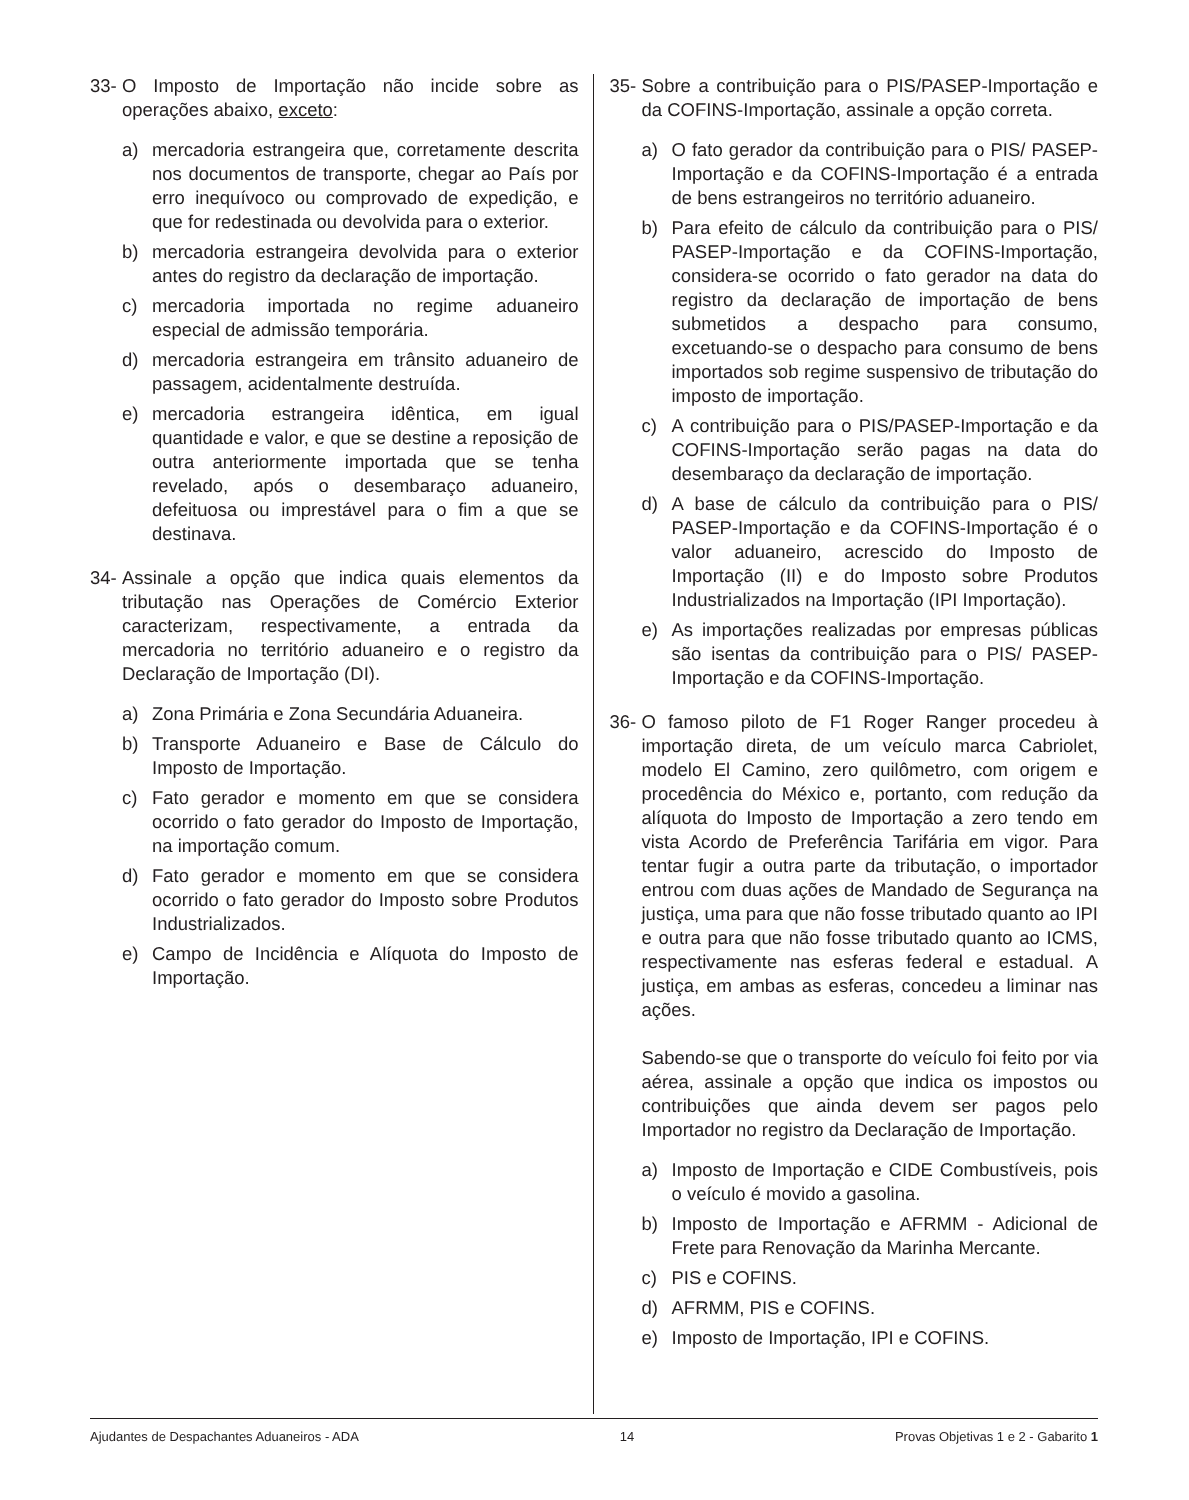33-
O Imposto de Importação não incide sobre as operações abaixo, exceto:
a) mercadoria estrangeira que, corretamente descrita nos documentos de transporte, chegar ao País por erro inequívoco ou comprovado de expedição, e que for redestinada ou devolvida para o exterior.
b) mercadoria estrangeira devolvida para o exterior antes do registro da declaração de importação.
c) mercadoria importada no regime aduaneiro especial de admissão temporária.
d) mercadoria estrangeira em trânsito aduaneiro de passagem, acidentalmente destruída.
e) mercadoria estrangeira idêntica, em igual quantidade e valor, e que se destine a reposição de outra anteriormente importada que se tenha revelado, após o desembaraço aduaneiro, defeituosa ou imprestável para o fim a que se destinava.
34-
Assinale a opção que indica quais elementos da tributação nas Operações de Comércio Exterior caracterizam, respectivamente, a entrada da mercadoria no território aduaneiro e o registro da Declaração de Importação (DI).
a) Zona Primária e Zona Secundária Aduaneira.
b) Transporte Aduaneiro e Base de Cálculo do Imposto de Importação.
c) Fato gerador e momento em que se considera ocorrido o fato gerador do Imposto de Importação, na importação comum.
d) Fato gerador e momento em que se considera ocorrido o fato gerador do Imposto sobre Produtos Industrializados.
e) Campo de Incidência e Alíquota do Imposto de Importação.
35-
Sobre a contribuição para o PIS/PASEP-Importação e da COFINS-Importação, assinale a opção correta.
a) O fato gerador da contribuição para o PIS/ PASEP-Importação e da COFINS-Importação é a entrada de bens estrangeiros no território aduaneiro.
b) Para efeito de cálculo da contribuição para o PIS/ PASEP-Importação e da COFINS-Importação, considera-se ocorrido o fato gerador na data do registro da declaração de importação de bens submetidos a despacho para consumo, excetuando-se o despacho para consumo de bens importados sob regime suspensivo de tributação do imposto de importação.
c) A contribuição para o PIS/PASEP-Importação e da COFINS-Importação serão pagas na data do desembaraço da declaração de importação.
d) A base de cálculo da contribuição para o PIS/ PASEP-Importação e da COFINS-Importação é o valor aduaneiro, acrescido do Imposto de Importação (II) e do Imposto sobre Produtos Industrializados na Importação (IPI Importação).
e) As importações realizadas por empresas públicas são isentas da contribuição para o PIS/ PASEP-Importação e da COFINS-Importação.
36-
O famoso piloto de F1 Roger Ranger procedeu à importação direta, de um veículo marca Cabriolet, modelo El Camino, zero quilômetro, com origem e procedência do México e, portanto, com redução da alíquota do Imposto de Importação a zero tendo em vista Acordo de Preferência Tarifária em vigor. Para tentar fugir a outra parte da tributação, o importador entrou com duas ações de Mandado de Segurança na justiça, uma para que não fosse tributado quanto ao IPI e outra para que não fosse tributado quanto ao ICMS, respectivamente nas esferas federal e estadual. A justiça, em ambas as esferas, concedeu a liminar nas ações.
Sabendo-se que o transporte do veículo foi feito por via aérea, assinale a opção que indica os impostos ou contribuições que ainda devem ser pagos pelo Importador no registro da Declaração de Importação.
a) Imposto de Importação e CIDE Combustíveis, pois o veículo é movido a gasolina.
b) Imposto de Importação e AFRMM - Adicional de Frete para Renovação da Marinha Mercante.
c) PIS e COFINS.
d) AFRMM, PIS e COFINS.
e) Imposto de Importação, IPI e COFINS.
Ajudantes de Despachantes Aduaneiros - ADA 14 Provas Objetivas 1 e 2 - Gabarito 1